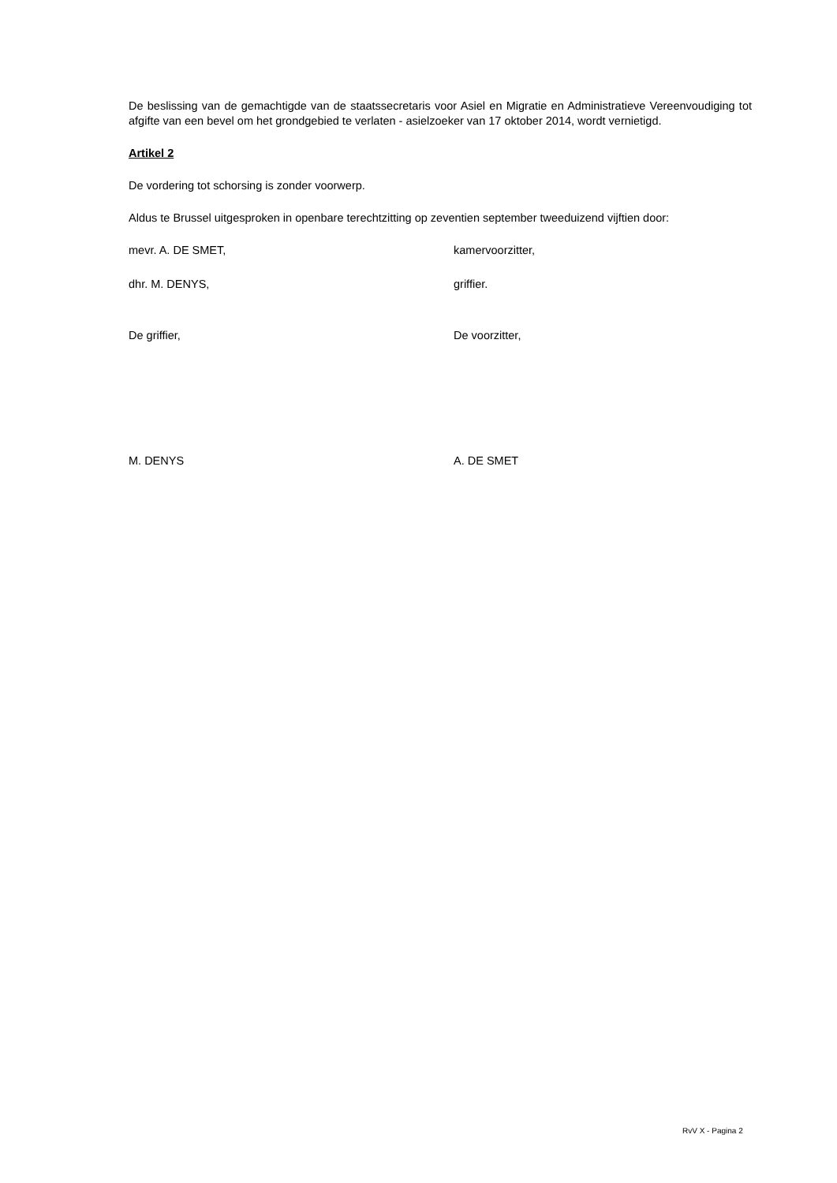De beslissing van de gemachtigde van de staatssecretaris voor Asiel en Migratie en Administratieve Vereenvoudiging tot afgifte van een bevel om het grondgebied te verlaten - asielzoeker van 17 oktober 2014, wordt vernietigd.
Artikel 2
De vordering tot schorsing is zonder voorwerp.
Aldus te Brussel uitgesproken in openbare terechtzitting op zeventien september tweeduizend vijftien door:
mevr. A. DE SMET, kamervoorzitter,
dhr. M. DENYS, griffier.
De griffier, De voorzitter,
M. DENYS A. DE SMET
RvV X - Pagina 2